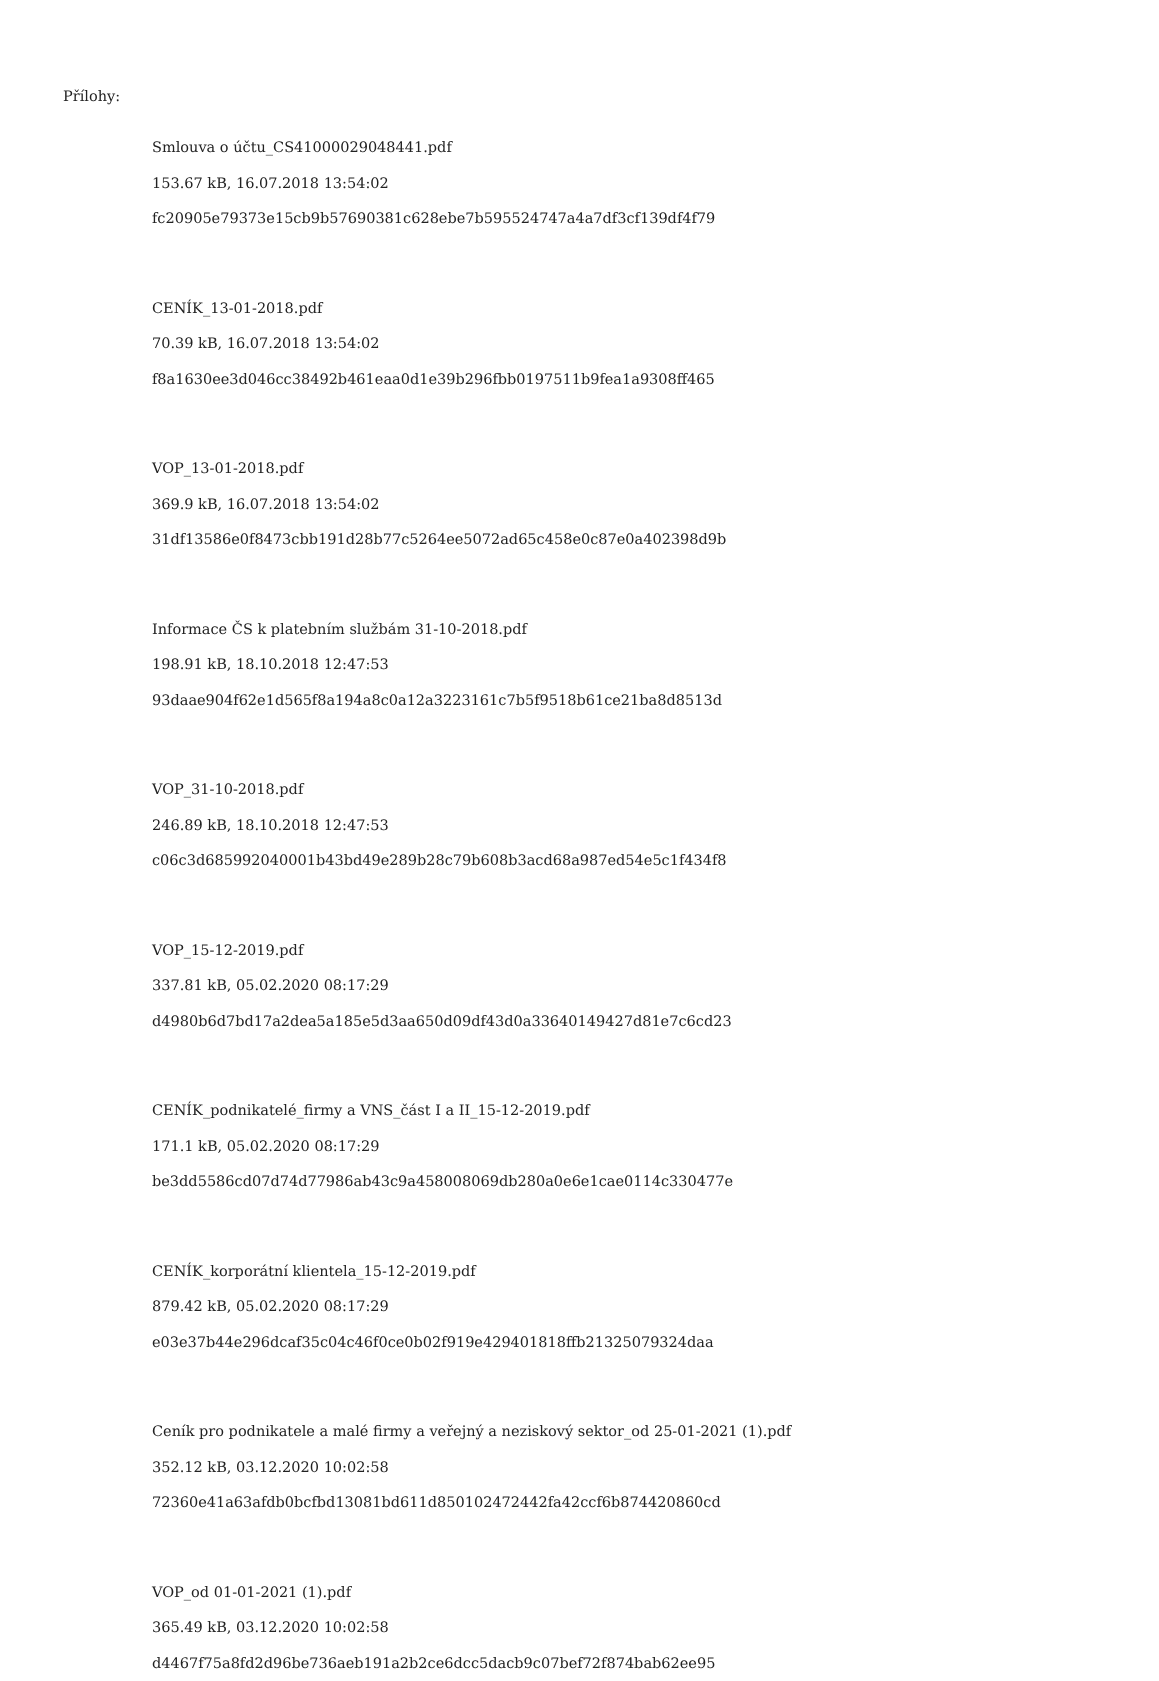Přílohy:
Smlouva o účtu_CS41000029048441.pdf
153.67 kB, 16.07.2018 13:54:02
fc20905e79373e15cb9b57690381c628ebe7b595524747a4a7df3cf139df4f79
CENÍK_13-01-2018.pdf
70.39 kB, 16.07.2018 13:54:02
f8a1630ee3d046cc38492b461eaa0d1e39b296fbb0197511b9fea1a9308ff465
VOP_13-01-2018.pdf
369.9 kB, 16.07.2018 13:54:02
31df13586e0f8473cbb191d28b77c5264ee5072ad65c458e0c87e0a402398d9b
Informace ČS k platebním službám 31-10-2018.pdf
198.91 kB, 18.10.2018 12:47:53
93daae904f62e1d565f8a194a8c0a12a3223161c7b5f9518b61ce21ba8d8513d
VOP_31-10-2018.pdf
246.89 kB, 18.10.2018 12:47:53
c06c3d685992040001b43bd49e289b28c79b608b3acd68a987ed54e5c1f434f8
VOP_15-12-2019.pdf
337.81 kB, 05.02.2020 08:17:29
d4980b6d7bd17a2dea5a185e5d3aa650d09df43d0a33640149427d81e7c6cd23
CENÍK_podnikatelé_firmy a VNS_část I a II_15-12-2019.pdf
171.1 kB, 05.02.2020 08:17:29
be3dd5586cd07d74d77986ab43c9a458008069db280a0e6e1cae0114c330477e
CENÍK_korporátní klientela_15-12-2019.pdf
879.42 kB, 05.02.2020 08:17:29
e03e37b44e296dcaf35c04c46f0ce0b02f919e429401818ffb21325079324daa
Ceník pro podnikatele a malé firmy a veřejný a neziskový sektor_od 25-01-2021 (1).pdf
352.12 kB, 03.12.2020 10:02:58
72360e41a63afdb0bcfbd13081bd611d850102472442fa42ccf6b874420860cd
VOP_od 01-01-2021 (1).pdf
365.49 kB, 03.12.2020 10:02:58
d4467f75a8fd2d96be736aeb191a2b2ce6dcc5dacb9c07bef72f874bab62ee95